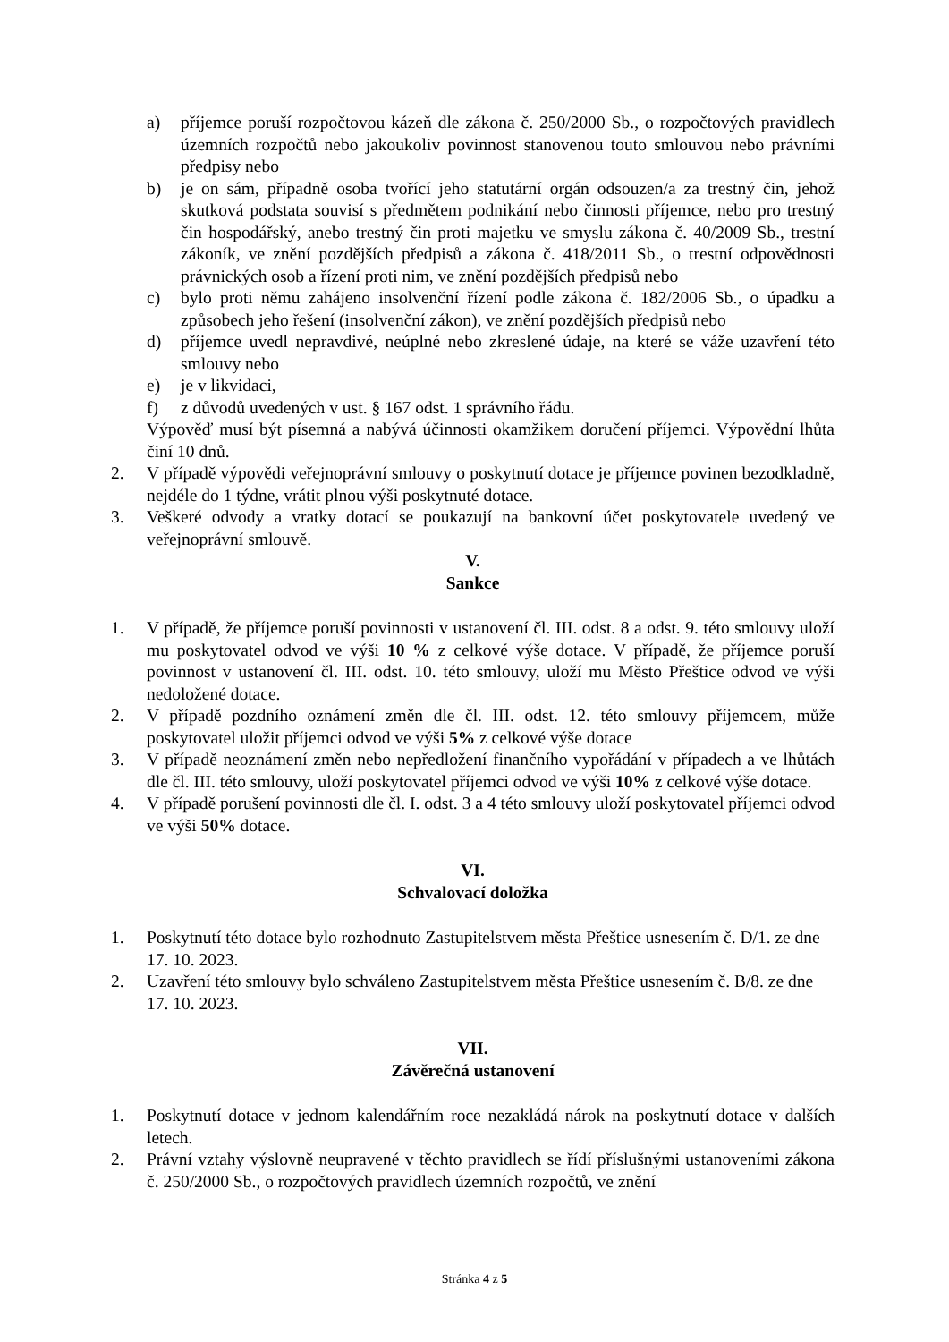a) příjemce poruší rozpočtovou kázeň dle zákona č. 250/2000 Sb., o rozpočtových pravidlech územních rozpočtů nebo jakoukoliv povinnost stanovenou touto smlouvou nebo právními předpisy nebo
b) je on sám, případně osoba tvořící jeho statutární orgán odsouzen/a za trestný čin, jehož skutková podstata souvisí s předmětem podnikání nebo činnosti příjemce, nebo pro trestný čin hospodářský, anebo trestný čin proti majetku ve smyslu zákona č. 40/2009 Sb., trestní zákoník, ve znění pozdějších předpisů a zákona č. 418/2011 Sb., o trestní odpovědnosti právnických osob a řízení proti nim, ve znění pozdějších předpisů nebo
c) bylo proti němu zahájeno insolvenční řízení podle zákona č. 182/2006 Sb., o úpadku a způsobech jeho řešení (insolvenční zákon), ve znění pozdějších předpisů nebo
d) příjemce uvedl nepravdivé, neúplné nebo zkreslené údaje, na které se váže uzavření této smlouvy nebo
e) je v likvidaci,
f) z důvodů uvedených v ust. § 167 odst. 1 správního řádu.
Výpověď musí být písemná a nabývá účinnosti okamžikem doručení příjemci. Výpovědní lhůta činí 10 dnů.
2. V případě výpovědi veřejnoprávní smlouvy o poskytnutí dotace je příjemce povinen bezodkladně, nejdéle do 1 týdne, vrátit plnou výši poskytnuté dotace.
3. Veškeré odvody a vratky dotací se poukazují na bankovní účet poskytovatele uvedený ve veřejnoprávní smlouvě.
V.
Sankce
1. V případě, že příjemce poruší povinnosti v ustanovení čl. III. odst. 8 a odst. 9. této smlouvy uloží mu poskytovatel odvod ve výši 10 % z celkové výše dotace. V případě, že příjemce poruší povinnost v ustanovení čl. III. odst. 10. této smlouvy, uloží mu Město Přeštice odvod ve výši nedoložené dotace.
2. V případě pozdního oznámení změn dle čl. III. odst. 12. této smlouvy příjemcem, může poskytovatel uložit příjemci odvod ve výši 5% z celkové výše dotace
3. V případě neoznámení změn nebo nepředložení finančního vypořádání v případech a ve lhůtách dle čl. III. této smlouvy, uloží poskytovatel příjemci odvod ve výši 10% z celkové výše dotace.
4. V případě porušení povinnosti dle čl. I. odst. 3 a 4 této smlouvy uloží poskytovatel příjemci odvod ve výši 50% dotace.
VI.
Schvalovací doložka
1. Poskytnutí této dotace bylo rozhodnuto Zastupitelstvem města Přeštice usnesením č. D/1. ze dne 17. 10. 2023.
2. Uzavření této smlouvy bylo schváleno Zastupitelstvem města Přeštice usnesením č. B/8. ze dne 17. 10. 2023.
VII.
Závěrečná ustanovení
1. Poskytnutí dotace v jednom kalendářním roce nezakládá nárok na poskytnutí dotace v dalších letech.
2. Právní vztahy výslovně neupravené v těchto pravidlech se řídí příslušnými ustanoveními zákona č. 250/2000 Sb., o rozpočtových pravidlech územních rozpočtů, ve znění
Stránka 4 z 5